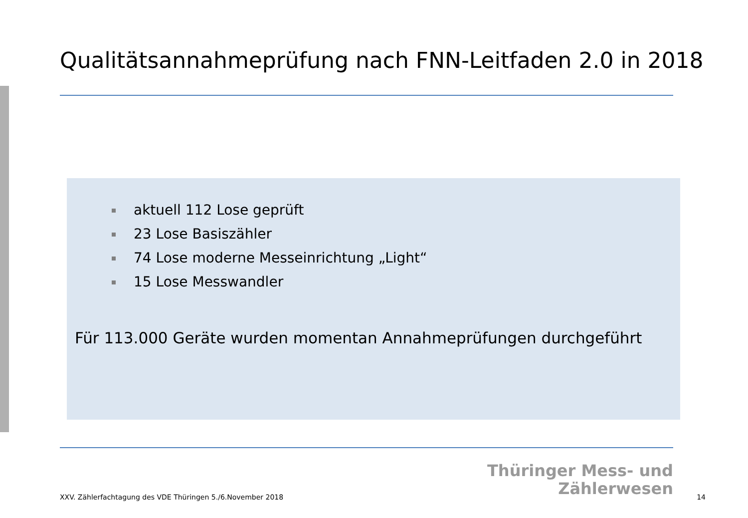Qualitätsannahmeprüfung nach FNN-Leitfaden 2.0 in 2018
aktuell 112 Lose geprüft
23 Lose Basiszähler
74 Lose moderne Messeinrichtung „Light“
15 Lose Messwandler
Für 113.000 Geräte wurden momentan Annahmeprüfungen durchgeführt
Thüringer Mess- und
Zählerwesen
XXV. Zählerfachtagung des VDE Thüringen 5./6.November 2018 14